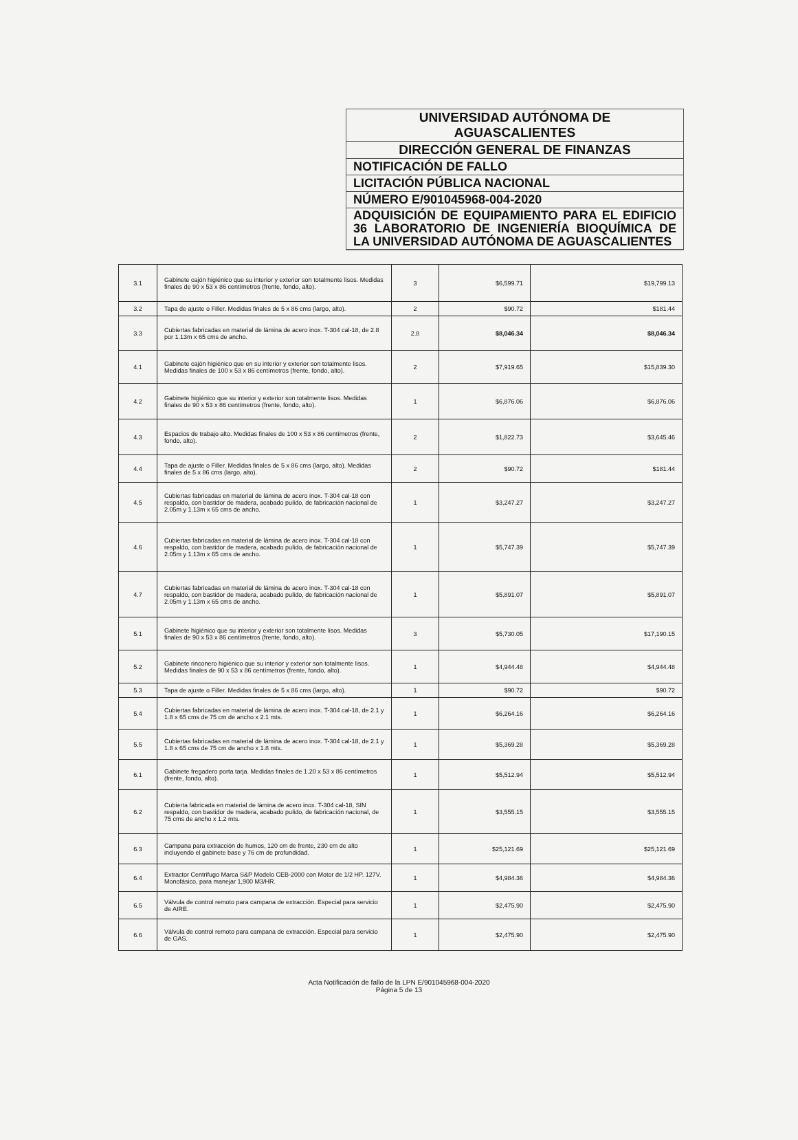UNIVERSIDAD AUTÓNOMA DE
AGUASCALIENTES
DIRECCIÓN GENERAL DE FINANZAS
NOTIFICACIÓN DE FALLO
LICITACIÓN PÚBLICA NACIONAL
NÚMERO E/901045968-004-2020
ADQUISICIÓN DE EQUIPAMIENTO PARA EL EDIFICIO 36 LABORATORIO DE INGENIERÍA BIOQUÍMICA DE LA UNIVERSIDAD AUTÓNOMA DE AGUASCALIENTES
| 3.1 | Gabinete cajón higiénico que su interior y exterior son totalmente lisos. Medidas finales de 90 x 53 x 86 centímetros (frente, fondo, alto). | 3 | $6,599.71 | $19,799.13 |
| 3.2 | Tapa de ajuste o Filler. Medidas finales de 5 x 86 cms (largo, alto). | 2 | $90.72 | $181.44 |
| 3.3 | Cubiertas fabricadas en material de lámina de acero inox. T-304 cal-18, de 2.8 por 1.13m x 65 cms de ancho. | 2.8 | $8,046.34 | $8,046.34 |
| 4.1 | Gabinete cajón higiénico que en su interior y exterior son totalmente lisos. Medidas finales de 100 x 53 x 86 centímetros (frente, fondo, alto). | 2 | $7,919.65 | $15,839.30 |
| 4.2 | Gabinete higiénico que su interior y exterior son totalmente lisos. Medidas finales de 90 x 53 x 86 centímetros (frente, fondo, alto). | 1 | $6,876.06 | $6,876.06 |
| 4.3 | Espacios de trabajo alto. Medidas finales de 100 x 53 x 86 centímetros (frente, fondo, alto). | 2 | $1,822.73 | $3,645.46 |
| 4.4 | Tapa de ajuste o Filler. Medidas finales de 5 x 86 cms (largo, alto). Medidas finales de 5 x 86 cms (largo, alto). | 2 | $90.72 | $181.44 |
| 4.5 | Cubiertas fabricadas en material de lámina de acero inox. T-304 cal-18 con respaldo, con bastidor de madera, acabado pulido, de fabricación nacional de 2.05m y 1.13m x 65 cms de ancho. | 1 | $3,247.27 | $3,247.27 |
| 4.6 | Cubiertas fabricadas en material de lámina de acero inox. T-304 cal-18 con respaldo, con bastidor de madera, acabado pulido, de fabricación nacional de 2.05m y 1.13m x 65 cms de ancho. | 1 | $5,747.39 | $5,747.39 |
| 4.7 | Cubiertas fabricadas en material de lámina de acero inox. T-304 cal-18 con respaldo, con bastidor de madera, acabado pulido, de fabricación nacional de 2.05m y 1.13m x 65 cms de ancho. | 1 | $5,891.07 | $5,891.07 |
| 5.1 | Gabinete higiénico que su interior y exterior son totalmente lisos. Medidas finales de 90 x 53 x 86 centímetros (frente, fondo, alto). | 3 | $5,730.05 | $17,190.15 |
| 5.2 | Gabinete rinconero higiénico que su interior y exterior son totalmente lisos. Medidas finales de 90 x 53 x 86 centímetros (frente, fondo, alto). | 1 | $4,944.48 | $4,944.48 |
| 5.3 | Tapa de ajuste o Filler. Medidas finales de 5 x 86 cms (largo, alto). | 1 | $90.72 | $90.72 |
| 5.4 | Cubiertas fabricadas en material de lámina de acero inox. T-304 cal-18, de 2.1 y 1.8 x 65 cms de 75 cm de ancho x 2.1 mts. | 1 | $6,264.16 | $6,264.16 |
| 5.5 | Cubiertas fabricadas en material de lámina de acero inox. T-304 cal-18, de 2.1 y 1.8 x 65 cms de 75 cm de ancho x 1.8 mts. | 1 | $5,369.28 | $5,369.28 |
| 6.1 | Gabinete fregadero porta tarja. Medidas finales de 1.20 x 53 x 86 centímetros (frente, fondo, alto). | 1 | $5,512.94 | $5,512.94 |
| 6.2 | Cubierta fabricada en material de lámina de acero inox. T-304 cal-18, SIN respaldo, con bastidor de madera, acabado pulido, de fabricación nacional, de 75 cms de ancho x 1.2 mts. | 1 | $3,555.15 | $3,555.15 |
| 6.3 | Campana para extracción de humos, 120 cm de frente, 230 cm de alto incluyendo el gabinete base y 76 cm de profundidad. | 1 | $25,121.69 | $25,121.69 |
| 6.4 | Extractor Centrifugo Marca S&P Modelo CEB-2000 con Motor de 1/2 HP. 127V. Monofásico, para manejar 1,900 M3/HR. | 1 | $4,984.36 | $4,984.36 |
| 6.5 | Válvula de control remoto para campana de extracción. Especial para servicio de AIRE. | 1 | $2,475.90 | $2,475.90 |
| 6.6 | Válvula de control remoto para campana de extracción. Especial para servicio de GAS. | 1 | $2,475.90 | $2,475.90 |
Acta Notificación de fallo de la LPN E/901045968-004-2020
Página 5 de 13